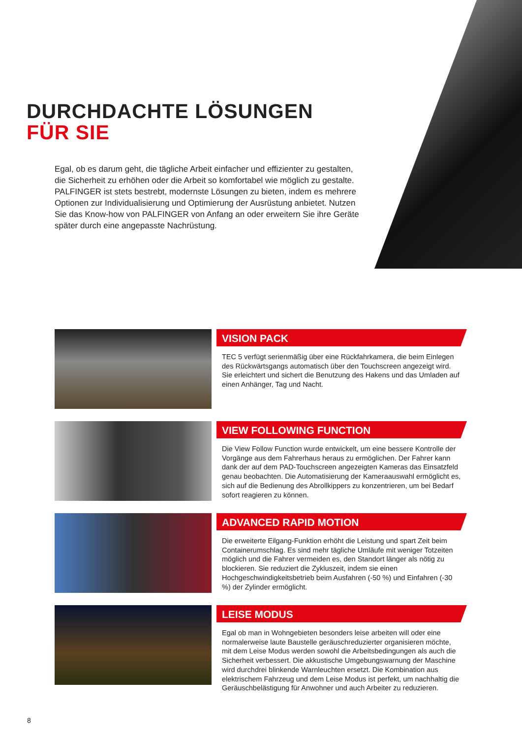DURCHDACHTE LÖSUNGEN
FÜR SIE
Egal, ob es darum geht, die tägliche Arbeit einfacher und effizienter zu gestalten, die Sicherheit zu erhöhen oder die Arbeit so komfortabel wie möglich zu gestalte. PALFINGER ist stets bestrebt, modernste Lösungen zu bieten, indem es mehrere Optionen zur Individualisierung und Optimierung der Ausrüstung anbietet. Nutzen Sie das Know-how von PALFINGER von Anfang an oder erweitern Sie ihre Geräte später durch eine angepasste Nachrüstung.
VISION PACK
TEC 5 verfügt serienmäßig über eine Rückfahrkamera, die beim Einlegen des Rückwärtsgangs automatisch über den Touchscreen angezeigt wird. Sie erleichtert und sichert die Benutzung des Hakens und das Umladen auf einen Anhänger, Tag und Nacht.
VIEW FOLLOWING FUNCTION
Die View Follow Function wurde entwickelt, um eine bessere Kontrolle der Vorgänge aus dem Fahrerhaus heraus zu ermöglichen. Der Fahrer kann dank der auf dem PAD-Touchscreen angezeigten Kameras das Einsatzfeld genau beobachten. Die Automatisierung der Kameraauswahl ermöglicht es, sich auf die Bedienung des Abrollkippers zu konzentrieren, um bei Bedarf sofort reagieren zu können.
ADVANCED RAPID MOTION
Die erweiterte Eilgang-Funktion erhöht die Leistung und spart Zeit beim Containerumschlag. Es sind mehr tägliche Umläufe mit weniger Totzeiten möglich und die Fahrer vermeiden es, den Standort länger als nötig zu blockieren. Sie reduziert die Zykluszeit, indem sie einen Hochgeschwindigkeitsbetrieb beim Ausfahren (-50 %) und Einfahren (-30 %) der Zylinder ermöglicht.
LEISE MODUS
Egal ob man in Wohngebieten besonders leise arbeiten will oder eine normalerweise laute Baustelle geräuschreduzierter organisieren möchte, mit dem Leise Modus werden sowohl die Arbeitsbedingungen als auch die Sicherheit verbessert. Die akkustische Umgebungswarnung der Maschine wird durchdrei blinkende Warnleuchten ersetzt. Die Kombination aus elektrischem Fahrzeug und dem Leise Modus ist perfekt, um nachhaltig die Geräuschbelästigung für Anwohner und auch Arbeiter zu reduzieren.
8